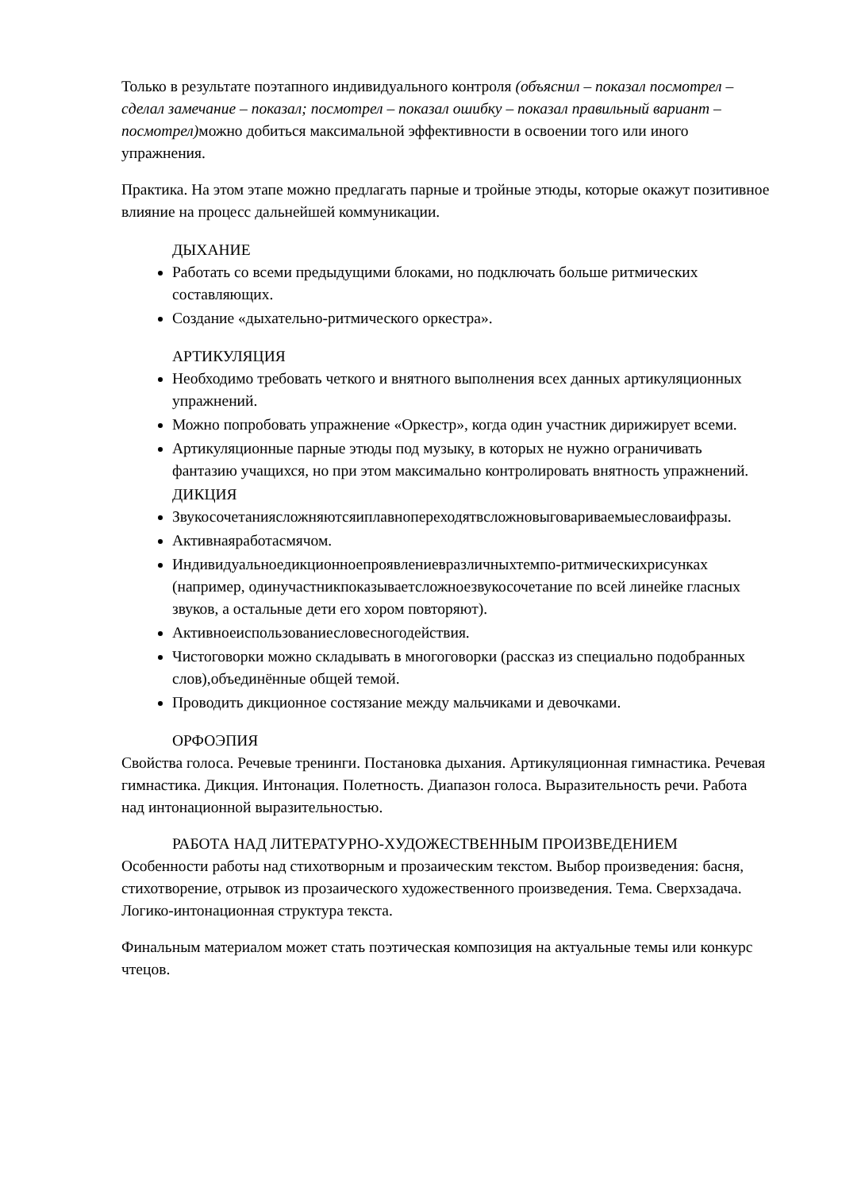Только в результате поэтапного индивидуального контроля (объяснил – показал посмотрел – сделал замечание – показал; посмотрел – показал ошибку – показал правильный вариант – посмотрел) можно добиться максимальной эффективности в освоении того или иного упражнения.
Практика. На этом этапе можно предлагать парные и тройные этюды, которые окажут позитивное влияние на процесс дальнейшей коммуникации.
ДЫХАНИЕ
Работать со всеми предыдущими блоками, но подключать больше ритмических составляющих.
Создание «дыхательно-ритмического оркестра».
АРТИКУЛЯЦИЯ
Необходимо требовать четкого и внятного выполнения всех данных артикуляционных упражнений.
Можно попробовать упражнение «Оркестр», когда один участник дирижирует всеми.
Артикуляционные парные этюды под музыку, в которых не нужно ограничивать фантазию учащихся, но при этом максимально контролировать внятность упражнений.
ДИКЦИЯ
Звукосочетаниясложняютсяиплавнопереходятвсложновыговариваемыесловаифразы.
Активнаяработасмячом.
Индивидуальноедикционноепроявлениевразличныхтемпо-ритмическихрисунках (например, одинучастникпоказываетсложноезвукосочетание по всей линейке гласных звуков, а остальные дети его хором повторяют).
Активноеиспользованиесловесногодействия.
Чистоговорки можно складывать в многоговорки (рассказ из специально подобранных слов),объединённые общей темой.
Проводить дикционное состязание между мальчиками и девочками.
ОРФОЭПИЯ
Свойства голоса. Речевые тренинги. Постановка дыхания. Артикуляционная гимнастика. Речевая гимнастика. Дикция. Интонация. Полетность. Диапазон голоса. Выразительность речи. Работа над интонационной выразительностью.
РАБОТА НАД ЛИТЕРАТУРНО-ХУДОЖЕСТВЕННЫМ ПРОИЗВЕДЕНИЕМ
Особенности работы над стихотворным и прозаическим текстом. Выбор произведения: басня, стихотворение, отрывок из прозаического художественного произведения. Тема. Сверхзадача. Логико-интонационная структура текста.
Финальным материалом может стать поэтическая композиция на актуальные темы или конкурс чтецов.